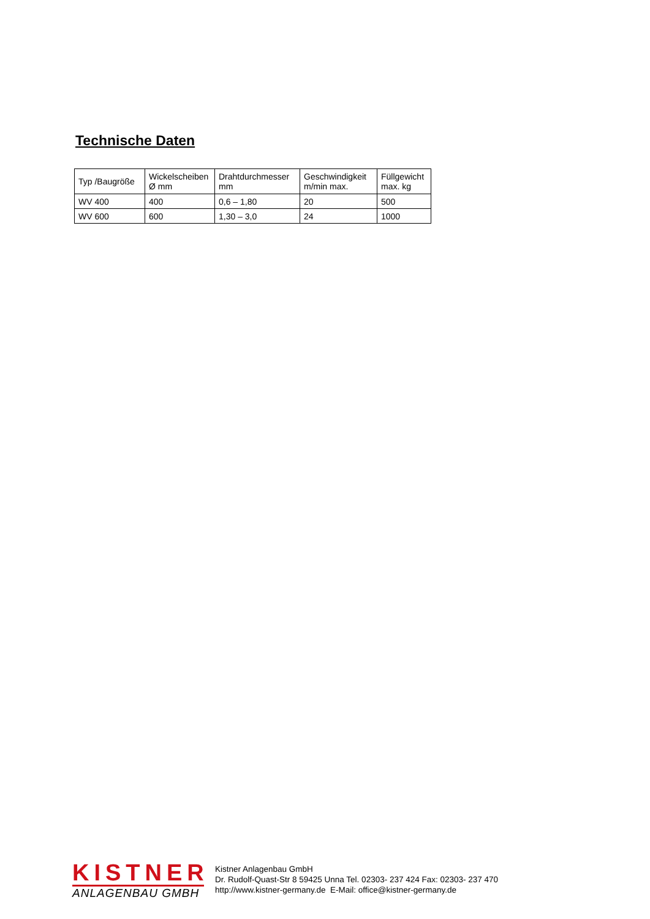Technische Daten
| Typ /Baugröße | Wickelscheiben Ø mm | Drahtdurchmesser mm | Geschwindigkeit m/min max. | Füllgewicht max. kg |
| --- | --- | --- | --- | --- |
| WV 400 | 400 | 0,6 – 1,80 | 20 | 500 |
| WV 600 | 600 | 1,30 – 3,0 | 24 | 1000 |
KISTNER
ANLAGENBAU GMBH
Kistner Anlagenbau GmbH
Dr. Rudolf-Quast-Str 8 59425 Unna Tel. 02303- 237 424 Fax: 02303- 237 470
http://www.kistner-germany.de E-Mail: office@kistner-germany.de